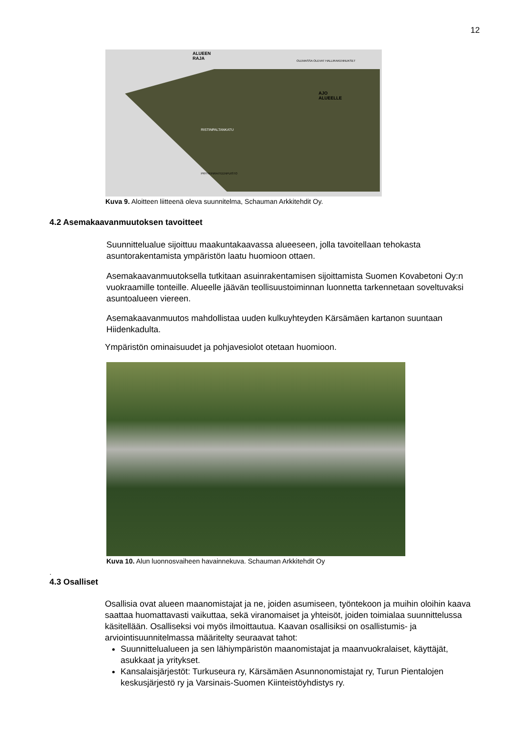12
ALUEEN
RAJA
AJO
ALUEELLE
OLEMASSA OLEVAT HALLIRAKENNUKSET
PRYYKINRAITEENPUISTO
RISTINPALTANKATU
Kuva 9. Aloitteen liitteenä oleva suunnitelma, Schauman Arkkitehdit Oy.
4.2 Asemakaavanmuutoksen tavoitteet
Suunnittelualue sijoittuu maakuntakaavassa alueeseen, jolla tavoitellaan tehokasta asuntorakentamista ympäristön laatu huomioon ottaen.
Asemakaavanmuutoksella tutkitaan asuinrakentamisen sijoittamista Suomen Kovabetoni Oy:n vuokraamille tonteille. Alueelle jäävän teollisuustoiminnan luonnetta tarkennetaan soveltuvaksi asuntoalueen viereen.
Asemakaavanmuutos mahdollistaa uuden kulkuyhteyden Kärsämäen kartanon suuntaan Hiidenkadulta.
Ympäristön ominaisuudet ja pohjavesiolot otetaan huomioon.
Kuva 10. Alun luonnosvaiheen havainnekuva. Schauman Arkkitehdit Oy
.
4.3 Osalliset
Osallisia ovat alueen maanomistajat ja ne, joiden asumiseen, työntekoon ja muihin oloihin kaava saattaa huomattavasti vaikuttaa, sekä viranomaiset ja yhteisöt, joiden toimialaa suunnittelussa käsitellään. Osalliseksi voi myös ilmoittautua. Kaavan osallisiksi on osallistumis- ja arviointisuunnitelmassa määritelty seuraavat tahot:
Suunnittelualueen ja sen lähiympäristön maanomistajat ja maanvuokralaiset, käyttäjät, asukkaat ja yritykset.
Kansalaisjärjestöt: Turkuseura ry, Kärsämäen Asunnonomistajat ry, Turun Pientalojen keskusjärjestö ry ja Varsinais-Suomen Kiinteistöyhdistys ry.